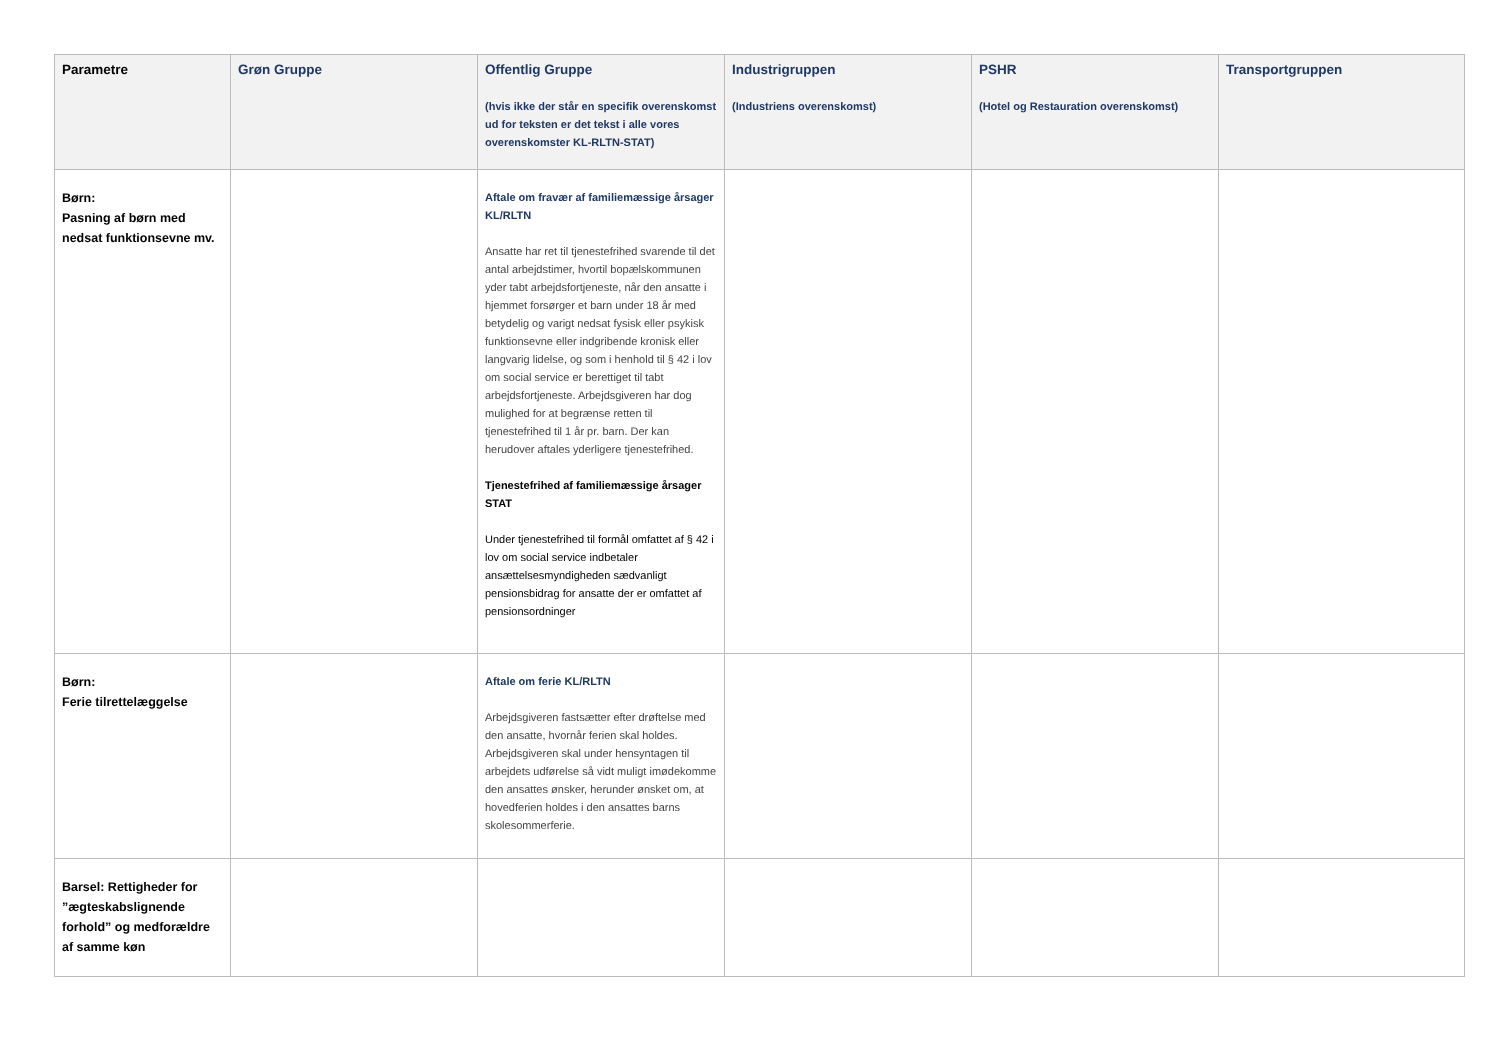| Parametre | Grøn Gruppe | Offentlig Gruppe (hvis ikke der står en specifik overenskomst ud for teksten er det tekst i alle vores overenskomster KL-RLTN-STAT) | Industrigruppen (Industriens overenskomst) | PSHR (Hotel og Restauration overenskomst) | Transportgruppen |
| --- | --- | --- | --- | --- | --- |
| Børn: Pasning af børn med nedsat funktionsevne mv. | | Aftale om fravær af familiemæssige årsager KL/RLTN Ansatte har ret til tjenestefrihed svarende til det antal arbejdstimer, hvortil bopælskommunen yder tabt arbejdsfortjeneste, når den ansatte i hjemmet forsørger et barn under 18 år med betydelig og varigt nedsat fysisk eller psykisk funktionsevne eller indgribende kronisk eller langvarig lidelse, og som i henhold til § 42 i lov om social service er berettiget til tabt arbejdsfortjeneste. Arbejdsgiveren har dog mulighed for at begrænse retten til tjenestefrihed til 1 år pr. barn. Der kan herudover aftales yderligere tjenestefrihed. Tjenestefrihed af familiemæssige årsager STAT Under tjenestefrihed til formål omfattet af § 42 i lov om social service indbetaler ansættelsesmyndigheden sædvanligt pensionsbidrag for ansatte der er omfattet af pensionsordninger | | | |
| Børn: Ferie tilrettelæggelse | | Aftale om ferie KL/RLTN Arbejdsgiveren fastsætter efter drøftelse med den ansatte, hvornår ferien skal holdes. Arbejdsgiveren skal under hensyntagen til arbejdets udførelse så vidt muligt imødekomme den ansattes ønsker, herunder ønsket om, at hovedferien holdes i den ansattes barns skolesommerferie. | | | |
| Barsel: Rettigheder for ”ægteskabslignende forhold” og medforældre af samme køn | | | | | |